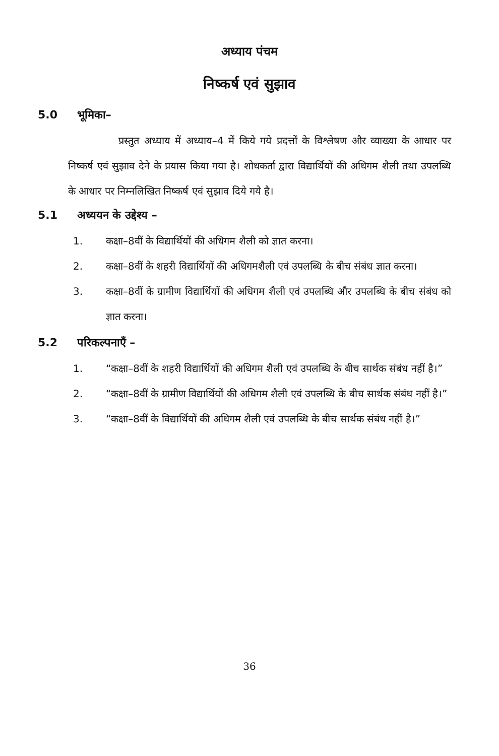अध्याय पंचम
निष्कर्ष एवं सुझाव
5.0 भूमिका–
प्रस्तुत अध्याय में अध्याय–4 में किये गये प्रदत्तों के विश्लेषण और व्याख्या के आधार पर निष्कर्ष एवं सुझाव देने के प्रयास किया गया है। शोधकर्ता द्वारा विद्यार्थियों की अधिगम शैली तथा उपलब्धि के आधार पर निम्नलिखित निष्कर्ष एवं सुझाव दिये गये है।
5.1 अध्ययन के उद्देश्य –
1. कक्षा–8वीं के विद्यार्थियों की अधिगम शैली को ज्ञात करना।
2. कक्षा–8वीं के शहरी विद्यार्थियों की अधिगमशैली एवं उपलब्धि के बीच संबंध ज्ञात करना।
3. कक्षा–8वीं के ग्रामीण विद्यार्थियों की अधिगम शैली एवं उपलब्धि और उपलब्धि के बीच संबंध को ज्ञात करना।
5.2 परिकल्पनाएँ –
1. “कक्षा–8वीं के शहरी विद्यार्थियों की अधिगम शैली एवं उपलब्धि के बीच सार्थक संबंध नहीं है।”
2. “कक्षा–8वीं के ग्रामीण विद्यार्थियों की अधिगम शैली एवं उपलब्धि के बीच सार्थक संबंध नहीं है।”
3. “कक्षा–8वीं के विद्यार्थियों की अधिगम शैली एवं उपलब्धि के बीच सार्थक संबंध नहीं है।”
36